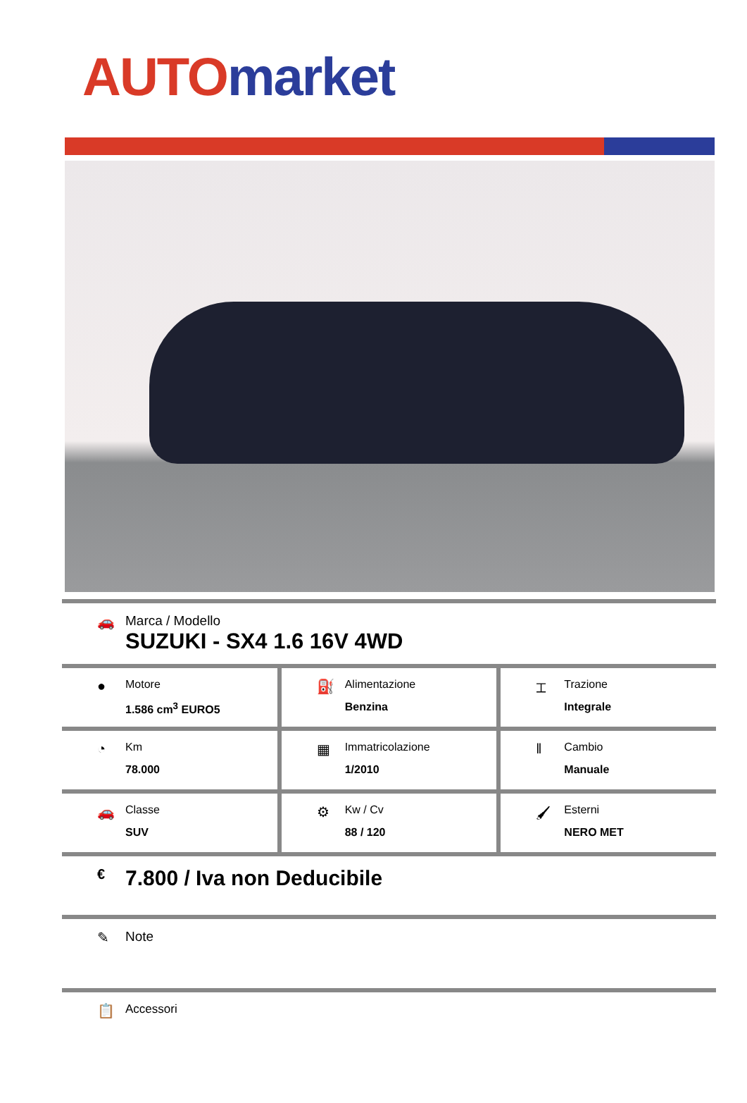AUTO market
🚗 Marca / Modello
SUZUKI - SX4 1.6 16V 4WD
●
Motore
1.586 cm<sup>3</sup> EURO5
⛽
Alimentazione
Benzina
⌶
Trazione
Integrale
◔
Km
78.000
▦
Immatricolazione
1/2010
‖
Cambio
Manuale
🚗
Classe
SUV
⚙
Kw / Cv
88 / 120
🖌
Esterni
NERO MET
€
7.800 / Iva non Deducibile
✎ Note
📋
Accessori